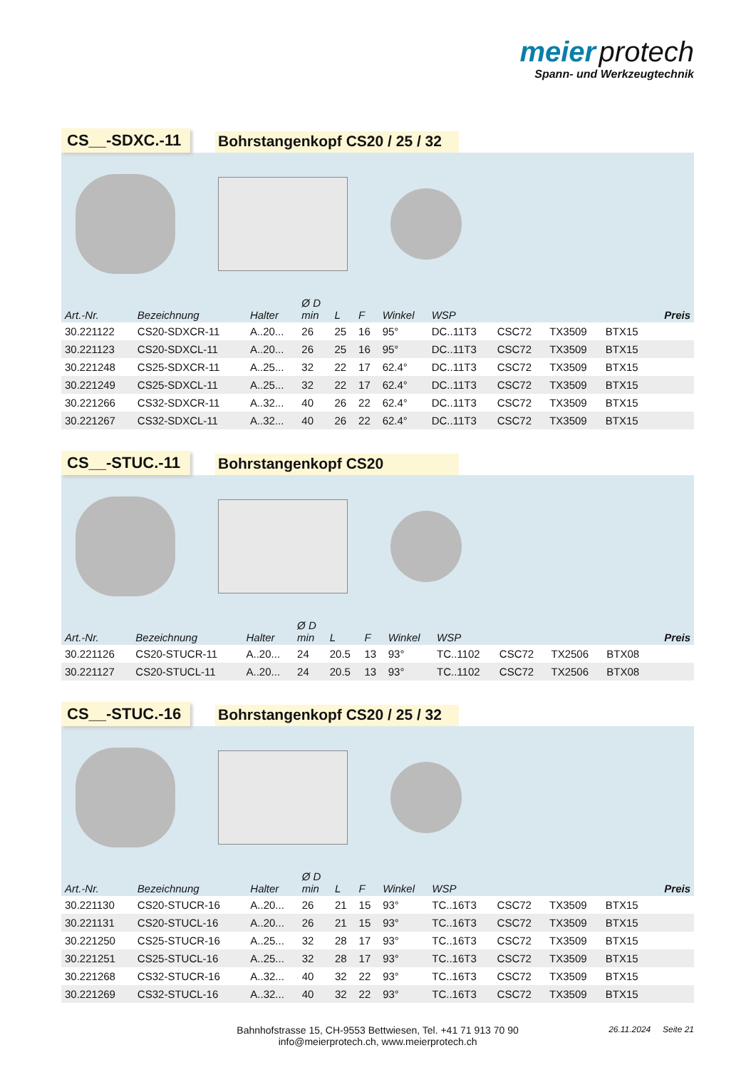meier protech
Spann- und Werkzeugtechnik
CS__-SDXC.-11
Bohrstangenkopf CS20 / 25 / 32
| Art.-Nr. | Bezeichnung | Halter | Ø D min | L | F | Winkel | WSP | | | | Preis |
| --- | --- | --- | --- | --- | --- | --- | --- | --- | --- | --- | --- |
| 30.221122 | CS20-SDXCR-11 | A..20... | 26 | 25 | 16 | 95° | DC..11T3 | CSC72 | TX3509 | BTX15 | |
| 30.221123 | CS20-SDXCL-11 | A..20... | 26 | 25 | 16 | 95° | DC..11T3 | CSC72 | TX3509 | BTX15 | |
| 30.221248 | CS25-SDXCR-11 | A..25... | 32 | 22 | 17 | 62.4° | DC..11T3 | CSC72 | TX3509 | BTX15 | |
| 30.221249 | CS25-SDXCL-11 | A..25... | 32 | 22 | 17 | 62.4° | DC..11T3 | CSC72 | TX3509 | BTX15 | |
| 30.221266 | CS32-SDXCR-11 | A..32... | 40 | 26 | 22 | 62.4° | DC..11T3 | CSC72 | TX3509 | BTX15 | |
| 30.221267 | CS32-SDXCL-11 | A..32... | 40 | 26 | 22 | 62.4° | DC..11T3 | CSC72 | TX3509 | BTX15 | |
CS__-STUC.-11
Bohrstangenkopf CS20
| Art.-Nr. | Bezeichnung | Halter | Ø D min | L | F | Winkel | WSP | | | | Preis |
| --- | --- | --- | --- | --- | --- | --- | --- | --- | --- | --- | --- |
| 30.221126 | CS20-STUCR-11 | A..20... | 24 | 20.5 | 13 | 93° | TC..1102 | CSC72 | TX2506 | BTX08 | |
| 30.221127 | CS20-STUCL-11 | A..20... | 24 | 20.5 | 13 | 93° | TC..1102 | CSC72 | TX2506 | BTX08 | |
CS__-STUC.-16
Bohrstangenkopf CS20 / 25 / 32
| Art.-Nr. | Bezeichnung | Halter | Ø D min | L | F | Winkel | WSP | | | | Preis |
| --- | --- | --- | --- | --- | --- | --- | --- | --- | --- | --- | --- |
| 30.221130 | CS20-STUCR-16 | A..20... | 26 | 21 | 15 | 93° | TC..16T3 | CSC72 | TX3509 | BTX15 | |
| 30.221131 | CS20-STUCL-16 | A..20... | 26 | 21 | 15 | 93° | TC..16T3 | CSC72 | TX3509 | BTX15 | |
| 30.221250 | CS25-STUCR-16 | A..25... | 32 | 28 | 17 | 93° | TC..16T3 | CSC72 | TX3509 | BTX15 | |
| 30.221251 | CS25-STUCL-16 | A..25... | 32 | 28 | 17 | 93° | TC..16T3 | CSC72 | TX3509 | BTX15 | |
| 30.221268 | CS32-STUCR-16 | A..32... | 40 | 32 | 22 | 93° | TC..16T3 | CSC72 | TX3509 | BTX15 | |
| 30.221269 | CS32-STUCL-16 | A..32... | 40 | 32 | 22 | 93° | TC..16T3 | CSC72 | TX3509 | BTX15 | |
Bahnhofstrasse 15, CH-9553 Bettwiesen, Tel. +41 71 913 70 90
info@meierprotech.ch, www.meierprotech.ch
26.11.2024 Seite 21